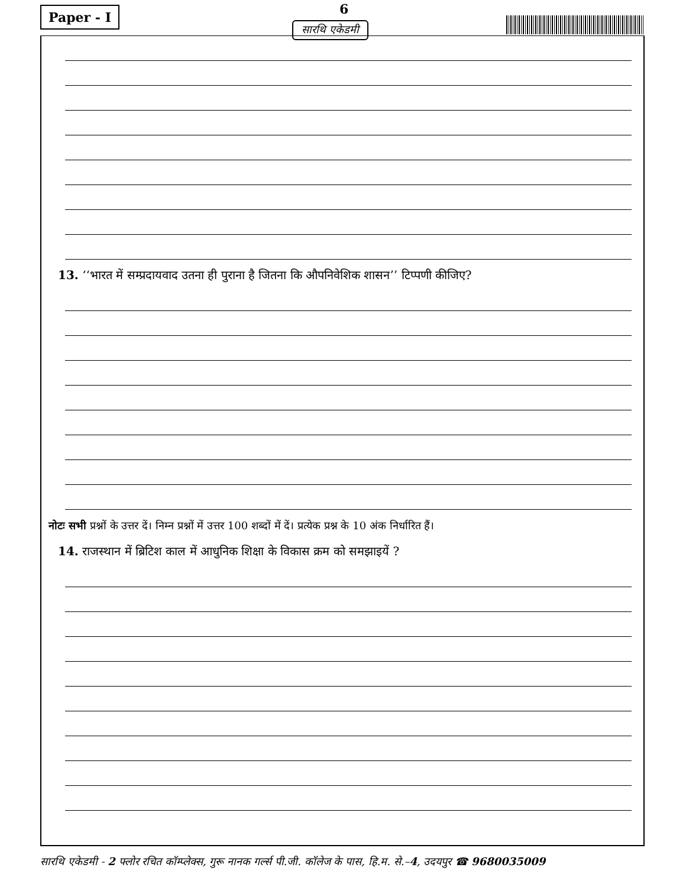Paper - I 6
सारथि एकेडमी
13. ‘‘भारत में सम्प्रदायवाद उतना ही पुराना है जितना कि औपनिवेशिक शासन’’ टिप्पणी कीजिए?
नोटः सभी प्रश्नों के उत्तर दें। निम्न प्रश्नों में उत्तर 100 शब्दों में दें। प्रत्येक प्रश्न के 10 अंक निर्धारित हैं।
14. राजस्थान में ब्रिटिश काल में आधुनिक शिक्षा के विकास क्रम को समझाइयें ?
सारथि एकेडमी - 2 फ्लोर रचित कॉम्प्लेक्स, गुरू नानक गर्ल्स पी.जी. कॉलेज के पास, हि.म. से.–4, उदयपुर ☎ 9680035009